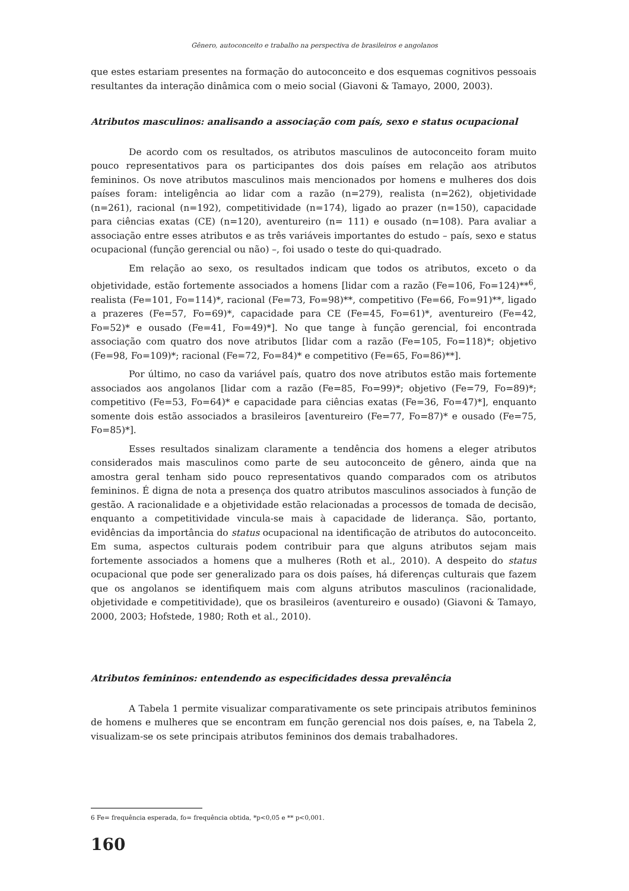Gênero, autoconceito e trabalho na perspectiva de brasileiros e angolanos
que estes estariam presentes na formação do autoconceito e dos esquemas cognitivos pessoais resultantes da interação dinâmica com o meio social (Giavoni & Tamayo, 2000, 2003).
Atributos masculinos: analisando a associação com país, sexo e status ocupacional
De acordo com os resultados, os atributos masculinos de autoconceito foram muito pouco representativos para os participantes dos dois países em relação aos atributos femininos. Os nove atributos masculinos mais mencionados por homens e mulheres dos dois países foram: inteligência ao lidar com a razão (n=279), realista (n=262), objetividade (n=261), racional (n=192), competitividade (n=174), ligado ao prazer (n=150), capacidade para ciências exatas (CE) (n=120), aventureiro (n= 111) e ousado (n=108). Para avaliar a associação entre esses atributos e as três variáveis importantes do estudo – país, sexo e status ocupacional (função gerencial ou não) –, foi usado o teste do qui-quadrado.
Em relação ao sexo, os resultados indicam que todos os atributos, exceto o da objetividade, estão fortemente associados a homens [lidar com a razão (Fe=106, Fo=124)**<sup>6</sup>, realista (Fe=101, Fo=114)*, racional (Fe=73, Fo=98)**, competitivo (Fe=66, Fo=91)**, ligado a prazeres (Fe=57, Fo=69)*, capacidade para CE (Fe=45, Fo=61)*, aventureiro (Fe=42, Fo=52)* e ousado (Fe=41, Fo=49)*]. No que tange à função gerencial, foi encontrada associação com quatro dos nove atributos [lidar com a razão (Fe=105, Fo=118)*; objetivo (Fe=98, Fo=109)*; racional (Fe=72, Fo=84)* e competitivo (Fe=65, Fo=86)**].
Por último, no caso da variável país, quatro dos nove atributos estão mais fortemente associados aos angolanos [lidar com a razão (Fe=85, Fo=99)*; objetivo (Fe=79, Fo=89)*; competitivo (Fe=53, Fo=64)* e capacidade para ciências exatas (Fe=36, Fo=47)*], enquanto somente dois estão associados a brasileiros [aventureiro (Fe=77, Fo=87)* e ousado (Fe=75, Fo=85)*].
Esses resultados sinalizam claramente a tendência dos homens a eleger atributos considerados mais masculinos como parte de seu autoconceito de gênero, ainda que na amostra geral tenham sido pouco representativos quando comparados com os atributos femininos. É digna de nota a presença dos quatro atributos masculinos associados à função de gestão. A racionalidade e a objetividade estão relacionadas a processos de tomada de decisão, enquanto a competitividade vincula-se mais à capacidade de liderança. São, portanto, evidências da importância do status ocupacional na identificação de atributos do autoconceito. Em suma, aspectos culturais podem contribuir para que alguns atributos sejam mais fortemente associados a homens que a mulheres (Roth et al., 2010). A despeito do status ocupacional que pode ser generalizado para os dois países, há diferenças culturais que fazem que os angolanos se identifiquem mais com alguns atributos masculinos (racionalidade, objetividade e competitividade), que os brasileiros (aventureiro e ousado) (Giavoni & Tamayo, 2000, 2003; Hofstede, 1980; Roth et al., 2010).
Atributos femininos: entendendo as especificidades dessa prevalência
A Tabela 1 permite visualizar comparativamente os sete principais atributos femininos de homens e mulheres que se encontram em função gerencial nos dois países, e, na Tabela 2, visualizam-se os sete principais atributos femininos dos demais trabalhadores.
6 Fe= frequência esperada, fo= frequência obtida, *p<0,05 e ** p<0,001.
160